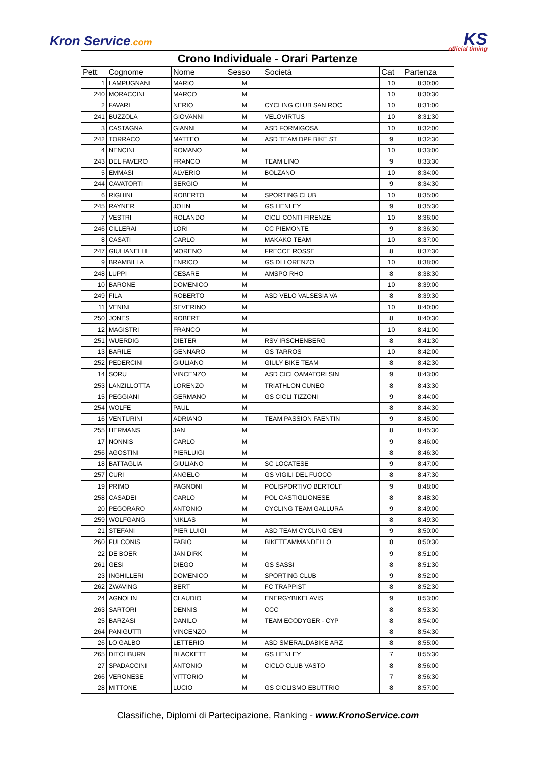Kron Service.com KS
official timing
| Crono Individuale - Orari Partenze | | | | | | |
| Pett | Cognome | Nome | Sesso | Società | Cat | Partenza |
| 1 | LAMPUGNANI | MARIO | M | | 10 | 8:30:00 |
| 240 | MORACCINI | MARCO | M | | 10 | 8:30:30 |
| 2 | FAVARI | NERIO | M | CYCLING CLUB SAN ROC | 10 | 8:31:00 |
| 241 | BUZZOLA | GIOVANNI | M | VELOVIRTUS | 10 | 8:31:30 |
| 3 | CASTAGNA | GIANNI | M | ASD FORMIGOSA | 10 | 8:32:00 |
| 242 | TORRACO | MATTEO | M | ASD TEAM DPF BIKE ST | 9 | 8:32:30 |
| 4 | NENCINI | ROMANO | M | | 10 | 8:33:00 |
| 243 | DEL FAVERO | FRANCO | M | TEAM LINO | 9 | 8:33:30 |
| 5 | EMMASI | ALVERIO | M | BOLZANO | 10 | 8:34:00 |
| 244 | CAVATORTI | SERGIO | M | | 9 | 8:34:30 |
| 6 | RIGHINI | ROBERTO | M | SPORTING CLUB | 10 | 8:35:00 |
| 245 | RAYNER | JOHN | M | GS HENLEY | 9 | 8:35:30 |
| 7 | VESTRI | ROLANDO | M | CICLI CONTI FIRENZE | 10 | 8:36:00 |
| 246 | CILLERAI | LORI | M | CC PIEMONTE | 9 | 8:36:30 |
| 8 | CASATI | CARLO | M | MAKAKO TEAM | 10 | 8:37:00 |
| 247 | GIULIANELLI | MORENO | M | FRECCE ROSSE | 8 | 8:37:30 |
| 9 | BRAMBILLA | ENRICO | M | GS DI LORENZO | 10 | 8:38:00 |
| 248 | LUPPI | CESARE | M | AMSPO RHO | 8 | 8:38:30 |
| 10 | BARONE | DOMENICO | M | | 10 | 8:39:00 |
| 249 | FILA | ROBERTO | M | ASD VELO VALSESIA VA | 8 | 8:39:30 |
| 11 | VENINI | SEVERINO | M | | 10 | 8:40:00 |
| 250 | JONES | ROBERT | M | | 8 | 8:40:30 |
| 12 | MAGISTRI | FRANCO | M | | 10 | 8:41:00 |
| 251 | WUERDIG | DIETER | M | RSV IRSCHENBERG | 8 | 8:41:30 |
| 13 | BARILE | GENNARO | M | GS TARROS | 10 | 8:42:00 |
| 252 | PEDERCINI | GIULIANO | M | GIULY BIKE TEAM | 8 | 8:42:30 |
| 14 | SORU | VINCENZO | M | ASD CICLOAMATORI SIN | 9 | 8:43:00 |
| 253 | LANZILLOTTA | LORENZO | M | TRIATHLON CUNEO | 8 | 8:43:30 |
| 15 | PEGGIANI | GERMANO | M | GS CICLI TIZZONI | 9 | 8:44:00 |
| 254 | WOLFE | PAUL | M | | 8 | 8:44:30 |
| 16 | VENTURINI | ADRIANO | M | TEAM PASSION FAENTIN | 9 | 8:45:00 |
| 255 | HERMANS | JAN | M | | 8 | 8:45:30 |
| 17 | NONNIS | CARLO | M | | 9 | 8:46:00 |
| 256 | AGOSTINI | PIERLUIGI | M | | 8 | 8:46:30 |
| 18 | BATTAGLIA | GIULIANO | M | SC LOCATESE | 9 | 8:47:00 |
| 257 | CURI | ANGELO | M | GS VIGILI DEL FUOCO | 8 | 8:47:30 |
| 19 | PRIMO | PAGNONI | M | POLISPORTIVO BERTOLT | 9 | 8:48:00 |
| 258 | CASADEI | CARLO | M | POL CASTIGLIONESE | 8 | 8:48:30 |
| 20 | PEGORARO | ANTONIO | M | CYCLING TEAM GALLURA | 9 | 8:49:00 |
| 259 | WOLFGANG | NIKLAS | M | | 8 | 8:49:30 |
| 21 | STEFANI | PIER LUIGI | M | ASD TEAM CYCLING CEN | 9 | 8:50:00 |
| 260 | FULCONIS | FABIO | M | BIKETEAMMANDELLO | 8 | 8:50:30 |
| 22 | DE BOER | JAN DIRK | M | | 9 | 8:51:00 |
| 261 | GESI | DIEGO | M | GS SASSI | 8 | 8:51:30 |
| 23 | INGHILLERI | DOMENICO | M | SPORTING CLUB | 9 | 8:52:00 |
| 262 | ZWAVING | BERT | M | FC TRAPPIST | 8 | 8:52:30 |
| 24 | AGNOLIN | CLAUDIO | M | ENERGYBIKELAVIS | 9 | 8:53:00 |
| 263 | SARTORI | DENNIS | M | CCC | 8 | 8:53:30 |
| 25 | BARZASI | DANILO | M | TEAM ECODYGER - CYP | 8 | 8:54:00 |
| 264 | PANIGUTTI | VINCENZO | M | | 8 | 8:54:30 |
| 26 | LO GALBO | LETTERIO | M | ASD SMERALDABIKE ARZ | 8 | 8:55:00 |
| 265 | DITCHBURN | BLACKETT | M | GS HENLEY | 7 | 8:55:30 |
| 27 | SPADACCINI | ANTONIO | M | CICLO CLUB VASTO | 8 | 8:56:00 |
| 266 | VERONESE | VITTORIO | M | | 7 | 8:56:30 |
| 28 | MITTONE | LUCIO | M | GS CICLISMO EBUTTRIO | 8 | 8:57:00 |
Classifiche, Diplomi di Partecipazione, Ranking - www.KronoService.com